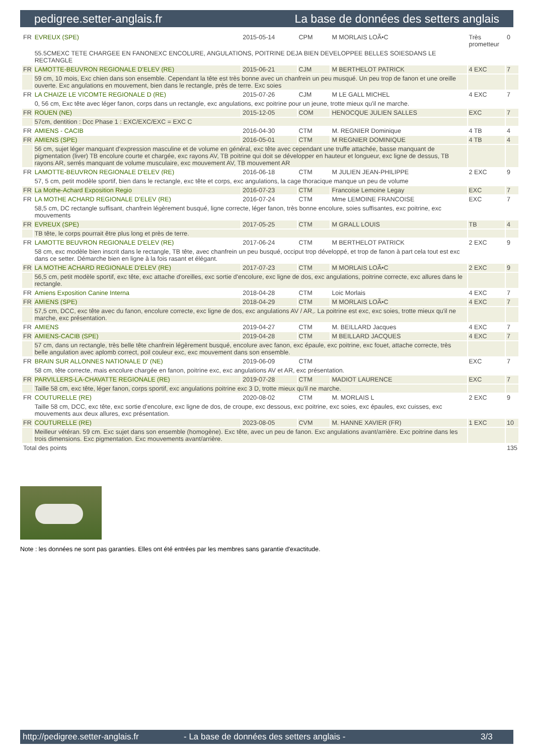pedigree.setter-anglais.fr La base de données des setters anglais
| FR | EVREUX (SPE) | 2015-05-14 | CPM | M MORLAIS LOÃ•C | Très prometteur | 0 |
| | 55.5CMEXC TETE CHARGEE EN FANONEXC ENCOLURE, ANGULATIONS, POITRINE DEJA BIEN DEVELOPPEE BELLES SOIESDANS LE RECTANGLE | | | | | |
| FR | LAMOTTE-BEUVRON REGIONALE D'ELEV (RE) | 2015-06-21 | CJM | M BERTHELOT PATRICK | 4 EXC | 7 |
| | 59 cm, 10 mois, Exc chien dans son ensemble. Cependant la tête est très bonne avec un chanfrein un peu musqué. Un peu trop de fanon et une oreille ouverte. Exc angulations en mouvement, bien dans le rectangle, près de terre. Exc soies | | | | | |
| FR | LA CHAIZE LE VICOMTE REGIONALE D (RE) | 2015-07-26 | CJM | M LE GALL MICHEL | 4 EXC | 7 |
| | 0, 56 cm, Exc tête avec léger fanon, corps dans un rectangle, exc angulations, exc poitrine pour un jeune, trotte mieux qu'il ne marche. | | | | | |
| FR | ROUEN (NE) | 2015-12-05 | COM | HENOCQUE JULIEN SALLES | EXC | 7 |
| | 57cm, dentition : Dcc Phase 1 : EXC/EXC/EXC = EXC C | | | | | |
| FR | AMIENS - CACIB | 2016-04-30 | CTM | M. REGNIER Dominique | 4 TB | 4 |
| FR | AMIENS (SPE) | 2016-05-01 | CTM | M REGNIER DOMINIQUE | 4 TB | 4 |
| | 56 cm, sujet léger manquant d'expression masculine et de volume en général, exc tête avec cependant une truffe attachée, basse manquant de pigmentation (liver) TB encolure courte et chargée, exc rayons AV, TB poitrine qui doit se développer en hauteur et longueur, exc ligne de dessus, TB rayons AR, serrés manquant de volume musculaire, exc mouvement AV, TB mouvement AR | | | | | |
| FR | LAMOTTE-BEUVRON REGIONALE D'ELEV (RE) | 2016-06-18 | CTM | M JULIEN JEAN-PHILIPPE | 2 EXC | 9 |
| | 57, 5 cm, petit modèle sportif, bien dans le rectangle, exc tête et corps, exc angulations, la cage thoracique manque un peu de volume | | | | | |
| FR | La Mothe-Achard Exposition Regio | 2016-07-23 | CTM | Francoise Lemoine Legay | EXC | 7 |
| FR | LA MOTHE ACHARD REGIONALE D'ELEV (RE) | 2016-07-24 | CTM | Mme LEMOINE FRANCOISE | EXC | 7 |
| | 58,5 cm, DC rectangle suffisant, chanfrein légèrement busqué, ligne correcte, léger fanon, très bonne encolure, soies suffisantes, exc poitrine, exc mouvements | | | | | |
| FR | EVREUX (SPE) | 2017-05-25 | CTM | M GRALL LOUIS | TB | 4 |
| | TB tête, le corps pourrait être plus long et près de terre. | | | | | |
| FR | LAMOTTE BEUVRON REGIONALE D'ELEV (RE) | 2017-06-24 | CTM | M BERTHELOT PATRICK | 2 EXC | 9 |
| | 58 cm, exc modèle bien inscrit dans le rectangle, TB tête, avec chanfrein un peu busqué, occiput trop développé, et trop de fanon à part cela tout est exc dans ce setter. Démarche bien en ligne à la fois rasant et élégant. | | | | | |
| FR | LA MOTHE ACHARD REGIONALE D'ELEV (RE) | 2017-07-23 | CTM | M MORLAIS LOÃ•C | 2 EXC | 9 |
| | 56,5 cm, petit modèle sportif, exc tête, exc attache d'oreilles, exc sortie d'encolure, exc ligne de dos, exc angulations, poitrine correcte, exc allures dans le rectangle. | | | | | |
| FR | Amiens Exposition Canine Interna | 2018-04-28 | CTM | Loic Morlais | 4 EXC | 7 |
| FR | AMIENS (SPE) | 2018-04-29 | CTM | M MORLAIS LOÃ•C | 4 EXC | 7 |
| | 57,5 cm, DCC, exc tête avec du fanon, encolure correcte, exc ligne de dos, exc angulations AV / AR,. La poitrine est exc, exc soies, trotte mieux qu'il ne marche, exc présentation. | | | | | |
| FR | AMIENS | 2019-04-27 | CTM | M. BEILLARD Jacques | 4 EXC | 7 |
| FR | AMIENS-CACIB (SPE) | 2019-04-28 | CTM | M BEILLARD JACQUES | 4 EXC | 7 |
| | 57 cm, dans un rectangle, très belle tête chanfrein légèrement busqué, encolure avec fanon, exc épaule, exc poitrine, exc fouet, attache correcte, très belle angulation avec aplomb correct, poil couleur exc, exc mouvement dans son ensemble. | | | | | |
| FR | BRAIN SUR ALLONNES NATIONALE D' (NE) | 2019-06-09 | CTM | | EXC | 7 |
| | 58 cm, tête correcte, mais encolure chargée en fanon, poitrine exc, exc angulations AV et AR, exc présentation. | | | | | |
| FR | PARVILLERS-LA-CHAVATTE REGIONALE (RE) | 2019-07-28 | CTM | MADIOT LAURENCE | EXC | 7 |
| | Taille 58 cm, exc tête, léger fanon, corps sportif, exc angulations poitrine exc 3 D, trotte mieux qu'il ne marche. | | | | | |
| FR | COUTURELLE (RE) | 2020-08-02 | CTM | M. MORLAIS L | 2 EXC | 9 |
| | Taille 58 cm, DCC, exc tête, exc sortie d'encolure, exc ligne de dos, de croupe, exc dessous, exc poitrine, exc soies, exc épaules, exc cuisses, exc mouvements aux deux allures, exc présentation. | | | | | |
| FR | COUTURELLE (RE) | 2023-08-05 | CVM | M. HANNE XAVIER (FR) | 1 EXC | 10 |
| | Meilleur vétéran. 59 cm. Exc sujet dans son ensemble (homogène). Exc tête, avec un peu de fanon. Exc angulations avant/arrière. Exc poitrine dans les trois dimensions. Exc pigmentation. Exc mouvements avant/arrière. | | | | | |
| Total des points | | | | | | 135 |
Note : les données ne sont pas garanties. Elles ont été entrées par les membres sans garantie d'exactitude.
http://pedigree.setter-anglais.fr - La base de données des setters anglais - 3/3